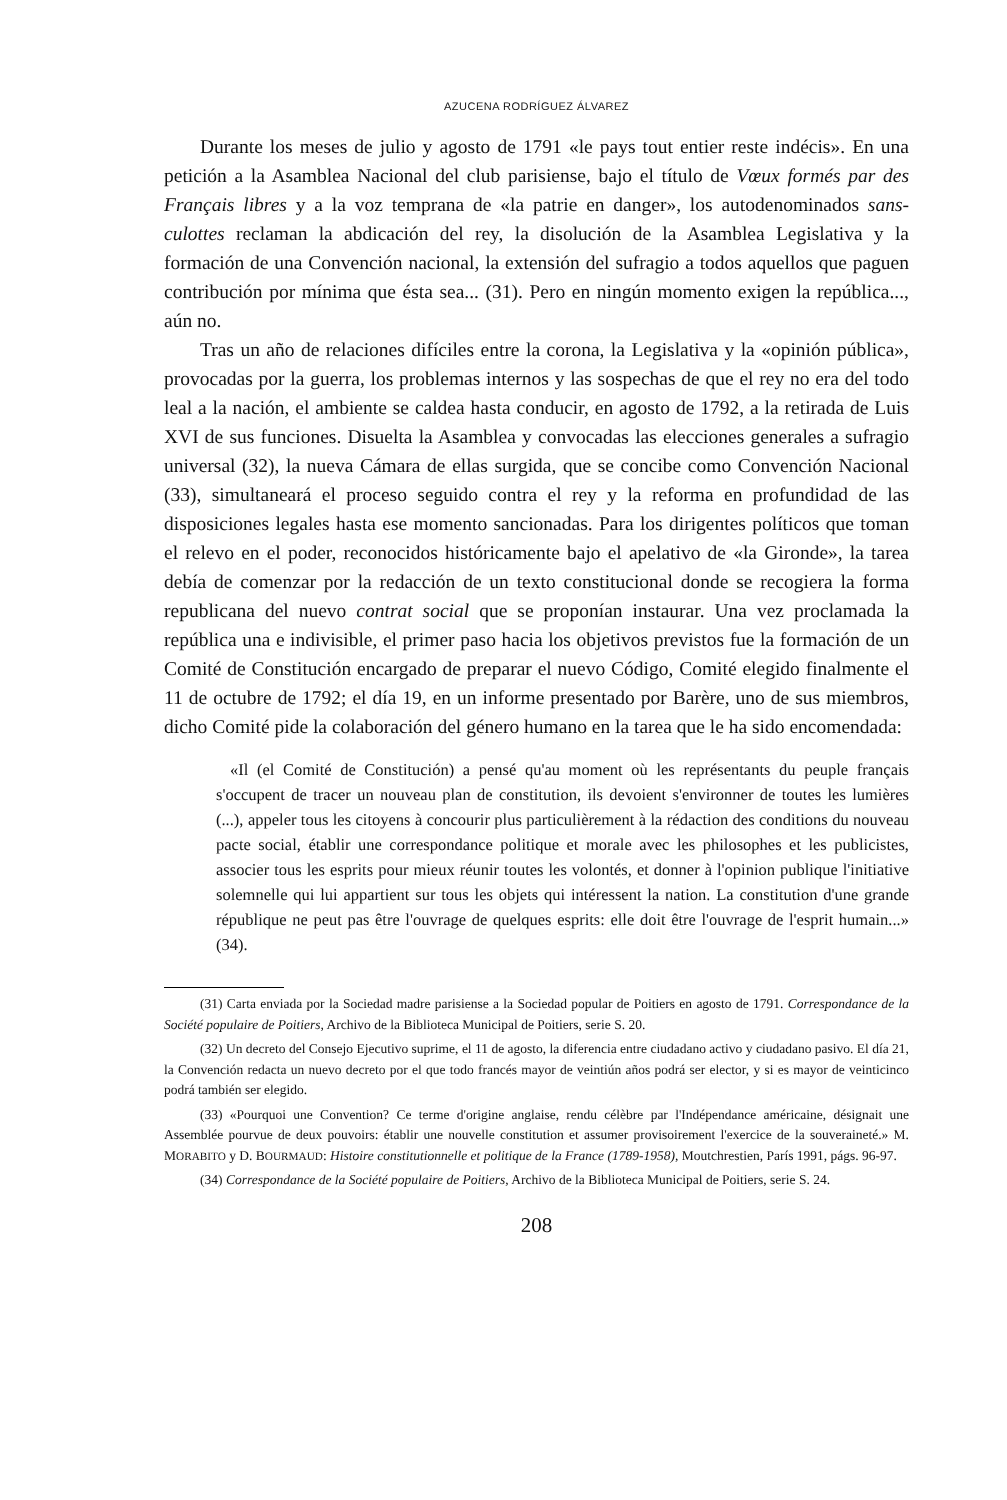AZUCENA RODRÍGUEZ ÁLVAREZ
Durante los meses de julio y agosto de 1791 «le pays tout entier reste indécis». En una petición a la Asamblea Nacional del club parisiense, bajo el título de Vœux formés par des Français libres y a la voz temprana de «la patrie en danger», los autodenominados sans-culottes reclaman la abdicación del rey, la disolución de la Asamblea Legislativa y la formación de una Convención nacional, la extensión del sufragio a todos aquellos que paguen contribución por mínima que ésta sea... (31). Pero en ningún momento exigen la república..., aún no.
Tras un año de relaciones difíciles entre la corona, la Legislativa y la «opinión pública», provocadas por la guerra, los problemas internos y las sospechas de que el rey no era del todo leal a la nación, el ambiente se caldea hasta conducir, en agosto de 1792, a la retirada de Luis XVI de sus funciones. Disuelta la Asamblea y convocadas las elecciones generales a sufragio universal (32), la nueva Cámara de ellas surgida, que se concibe como Convención Nacional (33), simultaneará el proceso seguido contra el rey y la reforma en profundidad de las disposiciones legales hasta ese momento sancionadas. Para los dirigentes políticos que toman el relevo en el poder, reconocidos históricamente bajo el apelativo de «la Gironde», la tarea debía de comenzar por la redacción de un texto constitucional donde se recogiera la forma republicana del nuevo contrat social que se proponían instaurar. Una vez proclamada la república una e indivisible, el primer paso hacia los objetivos previstos fue la formación de un Comité de Constitución encargado de preparar el nuevo Código, Comité elegido finalmente el 11 de octubre de 1792; el día 19, en un informe presentado por Barère, uno de sus miembros, dicho Comité pide la colaboración del género humano en la tarea que le ha sido encomendada:
«Il (el Comité de Constitución) a pensé qu'au moment où les représentants du peuple français s'occupent de tracer un nouveau plan de constitution, ils devoient s'environner de toutes les lumières (...), appeler tous les citoyens à concourir plus particulièrement à la rédaction des conditions du nouveau pacte social, établir une correspondance politique et morale avec les philosophes et les publicistes, associer tous les esprits pour mieux réunir toutes les volontés, et donner à l'opinion publique l'initiative solemnelle qui lui appartient sur tous les objets qui intéressent la nation. La constitution d'une grande république ne peut pas être l'ouvrage de quelques esprits: elle doit être l'ouvrage de l'esprit humain...» (34).
(31) Carta enviada por la Sociedad madre parisiense a la Sociedad popular de Poitiers en agosto de 1791. Correspondance de la Société populaire de Poitiers, Archivo de la Biblioteca Municipal de Poitiers, serie S. 20.
(32) Un decreto del Consejo Ejecutivo suprime, el 11 de agosto, la diferencia entre ciudadano activo y ciudadano pasivo. El día 21, la Convención redacta un nuevo decreto por el que todo francés mayor de veintiún años podrá ser elector, y si es mayor de veinticinco podrá también ser elegido.
(33) «Pourquoi une Convention? Ce terme d'origine anglaise, rendu célèbre par l'Indépendance américaine, désignait une Assemblée pourvue de deux pouvoirs: établir une nouvelle constitution et assumer provisoirement l'exercice de la souveraineté.» M. MORABITO y D. BOURMAUD: Histoire constitutionnelle et politique de la France (1789-1958), Moutchrestien, París 1991, págs. 96-97.
(34) Correspondance de la Société populaire de Poitiers, Archivo de la Biblioteca Municipal de Poitiers, serie S. 24.
208